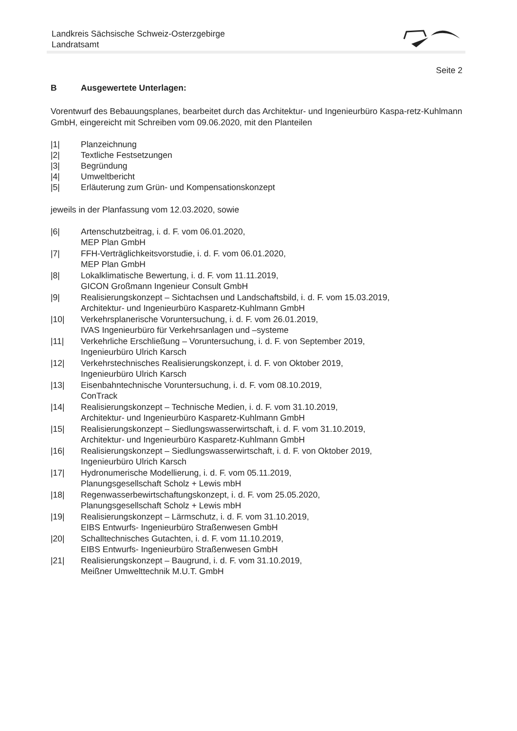Landkreis Sächsische Schweiz-Osterzgebirge
Landratsamt
Seite 2
B Ausgewertete Unterlagen:
Vorentwurf des Bebauungsplanes, bearbeitet durch das Architektur- und Ingenieurbüro Kaspa-retz-Kuhlmann GmbH, eingereicht mit Schreiben vom 09.06.2020, mit den Planteilen
|1| Planzeichnung
|2| Textliche Festsetzungen
|3| Begründung
|4| Umweltbericht
|5| Erläuterung zum Grün- und Kompensationskonzept
jeweils in der Planfassung vom 12.03.2020, sowie
|6| Artenschutzbeitrag, i. d. F. vom 06.01.2020,
MEP Plan GmbH
|7| FFH-Verträglichkeitsvorstudie, i. d. F. vom 06.01.2020,
MEP Plan GmbH
|8| Lokalklimatische Bewertung, i. d. F. vom 11.11.2019,
GICON Großmann Ingenieur Consult GmbH
|9| Realisierungskonzept – Sichtachsen und Landschaftsbild, i. d. F. vom 15.03.2019,
Architektur- und Ingenieurbüro Kasparetz-Kuhlmann GmbH
|10| Verkehrsplanerische Voruntersuchung, i. d. F. vom 26.01.2019,
IVAS Ingenieurbüro für Verkehrsanlagen und –systeme
|11| Verkehrliche Erschließung – Voruntersuchung, i. d. F. von September 2019,
Ingenieurbüro Ulrich Karsch
|12| Verkehrstechnisches Realisierungskonzept, i. d. F. von Oktober 2019,
Ingenieurbüro Ulrich Karsch
|13| Eisenbahntechnische Voruntersuchung, i. d. F. vom 08.10.2019,
ConTrack
|14| Realisierungskonzept – Technische Medien, i. d. F. vom 31.10.2019,
Architektur- und Ingenieurbüro Kasparetz-Kuhlmann GmbH
|15| Realisierungskonzept – Siedlungswasserwirtschaft, i. d. F. vom 31.10.2019,
Architektur- und Ingenieurbüro Kasparetz-Kuhlmann GmbH
|16| Realisierungskonzept – Siedlungswasserwirtschaft, i. d. F. von Oktober 2019,
Ingenieurbüro Ulrich Karsch
|17| Hydronumerische Modellierung, i. d. F. vom 05.11.2019,
Planungsgesellschaft Scholz + Lewis mbH
|18| Regenwasserbewirtschaftungskonzept, i. d. F. vom 25.05.2020,
Planungsgesellschaft Scholz + Lewis mbH
|19| Realisierungskonzept – Lärmschutz, i. d. F. vom 31.10.2019,
EIBS Entwurfs- Ingenieurbüro Straßenwesen GmbH
|20| Schalltechnisches Gutachten, i. d. F. vom 11.10.2019,
EIBS Entwurfs- Ingenieurbüro Straßenwesen GmbH
|21| Realisierungskonzept – Baugrund, i. d. F. vom 31.10.2019,
Meißner Umwelttechnik M.U.T. GmbH